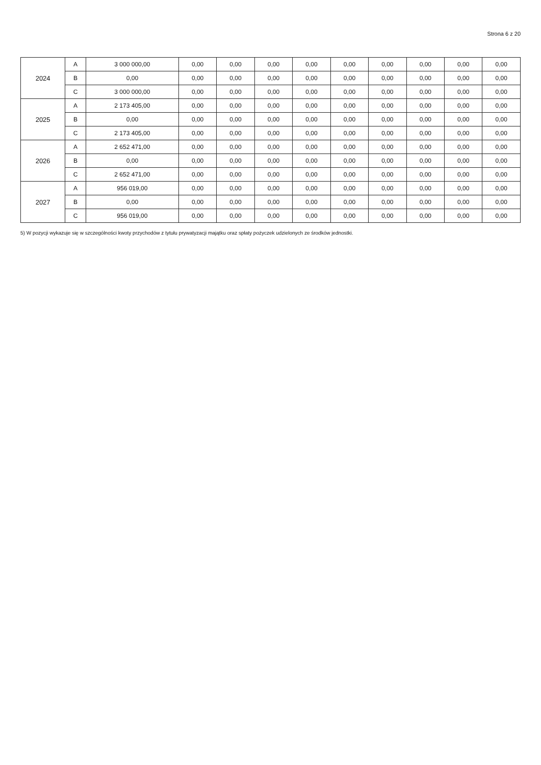Strona 6 z 20
| 2024 | A | 3 000 000,00 | 0,00 | 0,00 | 0,00 | 0,00 | 0,00 | 0,00 | 0,00 | 0,00 | 0,00 |
| | B | 0,00 | 0,00 | 0,00 | 0,00 | 0,00 | 0,00 | 0,00 | 0,00 | 0,00 | 0,00 |
| | C | 3 000 000,00 | 0,00 | 0,00 | 0,00 | 0,00 | 0,00 | 0,00 | 0,00 | 0,00 | 0,00 |
| 2025 | A | 2 173 405,00 | 0,00 | 0,00 | 0,00 | 0,00 | 0,00 | 0,00 | 0,00 | 0,00 | 0,00 |
| | B | 0,00 | 0,00 | 0,00 | 0,00 | 0,00 | 0,00 | 0,00 | 0,00 | 0,00 | 0,00 |
| | C | 2 173 405,00 | 0,00 | 0,00 | 0,00 | 0,00 | 0,00 | 0,00 | 0,00 | 0,00 | 0,00 |
| 2026 | A | 2 652 471,00 | 0,00 | 0,00 | 0,00 | 0,00 | 0,00 | 0,00 | 0,00 | 0,00 | 0,00 |
| | B | 0,00 | 0,00 | 0,00 | 0,00 | 0,00 | 0,00 | 0,00 | 0,00 | 0,00 | 0,00 |
| | C | 2 652 471,00 | 0,00 | 0,00 | 0,00 | 0,00 | 0,00 | 0,00 | 0,00 | 0,00 | 0,00 |
| 2027 | A | 956 019,00 | 0,00 | 0,00 | 0,00 | 0,00 | 0,00 | 0,00 | 0,00 | 0,00 | 0,00 |
| | B | 0,00 | 0,00 | 0,00 | 0,00 | 0,00 | 0,00 | 0,00 | 0,00 | 0,00 | 0,00 |
| | C | 956 019,00 | 0,00 | 0,00 | 0,00 | 0,00 | 0,00 | 0,00 | 0,00 | 0,00 | 0,00 |
5) W pozycji wykazuje się w szczególności kwoty przychodów z tytułu prywatyzacji majątku oraz spłaty pożyczek udzielonych ze środków jednostki.